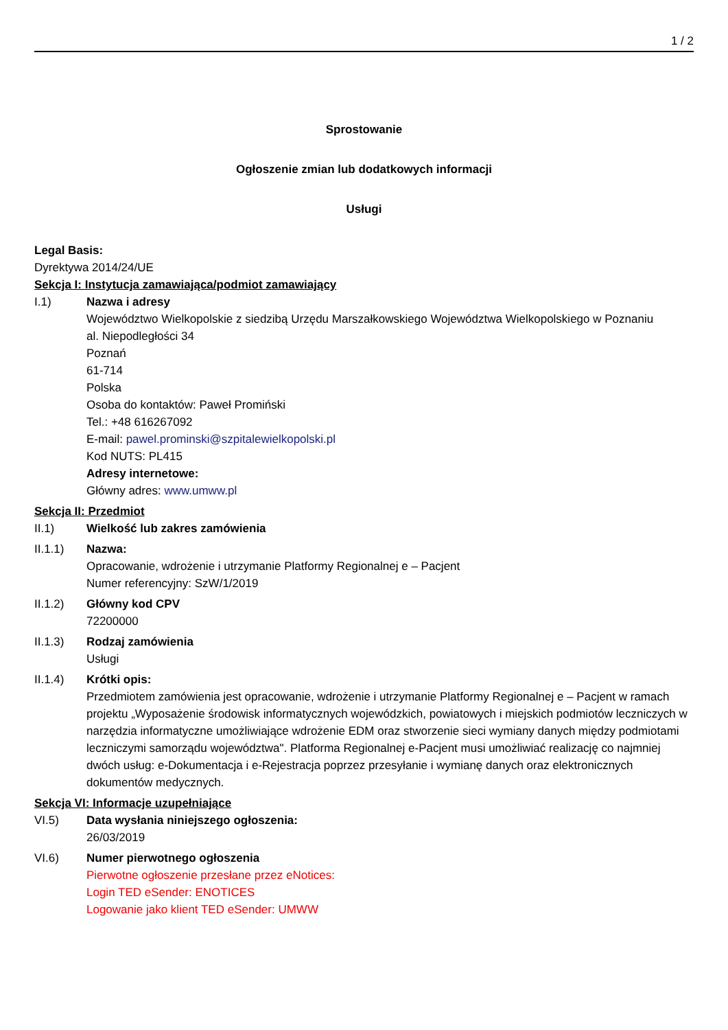1 / 2
Sprostowanie
Ogłoszenie zmian lub dodatkowych informacji
Usługi
Legal Basis:
Dyrektywa 2014/24/UE
Sekcja I: Instytucja zamawiająca/podmiot zamawiający
I.1) Nazwa i adresy
Województwo Wielkopolskie z siedzibą Urzędu Marszałkowskiego Województwa Wielkopolskiego w Poznaniu
al. Niepodległości 34
Poznań
61-714
Polska
Osoba do kontaktów: Paweł Promiński
Tel.: +48 616267092
E-mail: pawel.prominski@szpitalewielkopolski.pl
Kod NUTS: PL415
Adresy internetowe:
Główny adres: www.umww.pl
Sekcja II: Przedmiot
II.1) Wielkość lub zakres zamówienia
II.1.1) Nazwa:
Opracowanie, wdrożenie i utrzymanie Platformy Regionalnej e – Pacjent
Numer referencyjny: SzW/1/2019
II.1.2) Główny kod CPV
72200000
II.1.3) Rodzaj zamówienia
Usługi
II.1.4) Krótki opis:
Przedmiotem zamówienia jest opracowanie, wdrożenie i utrzymanie Platformy Regionalnej e – Pacjent w ramach projektu „Wyposażenie środowisk informatycznych wojewódzkich, powiatowych i miejskich podmiotów leczniczych w narzędzia informatyczne umożliwiające wdrożenie EDM oraz stworzenie sieci wymiany danych między podmiotami leczniczymi samorządu województwa". Platforma Regionalnej e-Pacjent musi umożliwiać realizację co najmniej dwóch usług: e-Dokumentacja i e-Rejestracja poprzez przesyłanie i wymianę danych oraz elektronicznych dokumentów medycznych.
Sekcja VI: Informacje uzupełniające
VI.5) Data wysłania niniejszego ogłoszenia:
26/03/2019
VI.6) Numer pierwotnego ogłoszenia
Pierwotne ogłoszenie przesłane przez eNotices:
Login TED eSender: ENOTICES
Logowanie jako klient TED eSender: UMWW